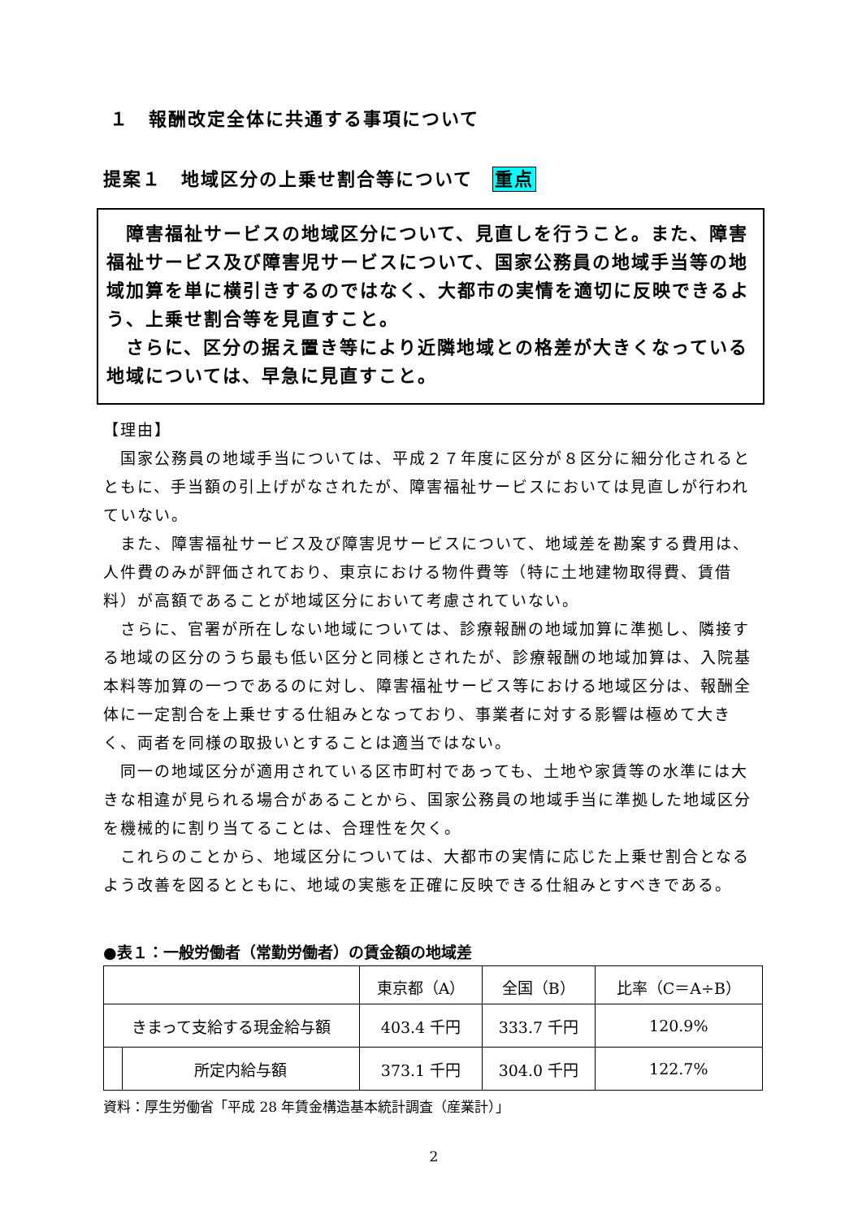１　報酬改定全体に共通する事項について
提案１　地域区分の上乗せ割合等について 重点
　障害福祉サービスの地域区分について、見直しを行うこと。また、障害福祉サービス及び障害児サービスについて、国家公務員の地域手当等の地域加算を単に横引きするのではなく、大都市の実情を適切に反映できるよう、上乗せ割合等を見直すこと。
　さらに、区分の据え置き等により近隣地域との格差が大きくなっている地域については、早急に見直すこと。
【理由】
　国家公務員の地域手当については、平成２７年度に区分が８区分に細分化されるとともに、手当額の引上げがなされたが、障害福祉サービスにおいては見直しが行われていない。
　また、障害福祉サービス及び障害児サービスについて、地域差を勘案する費用は、人件費のみが評価されており、東京における物件費等（特に土地建物取得費、賃借料）が高額であることが地域区分において考慮されていない。
　さらに、官署が所在しない地域については、診療報酬の地域加算に準拠し、隣接する地域の区分のうち最も低い区分と同様とされたが、診療報酬の地域加算は、入院基本料等加算の一つであるのに対し、障害福祉サービス等における地域区分は、報酬全体に一定割合を上乗せする仕組みとなっており、事業者に対する影響は極めて大きく、両者を同様の取扱いとすることは適当ではない。
　同一の地域区分が適用されている区市町村であっても、土地や家賃等の水準には大きな相違が見られる場合があることから、国家公務員の地域手当に準拠した地域区分を機械的に割り当てることは、合理性を欠く。
　これらのことから、地域区分については、大都市の実情に応じた上乗せ割合となるよう改善を図るとともに、地域の実態を正確に反映できる仕組みとすべきである。
●表１：一般労働者（常勤労働者）の賃金額の地域差
| | | 東京都（A） | 全国（B） | 比率（C＝A÷B） |
| --- | --- | --- | --- | --- |
| きまって支給する現金給与額 | | 403.4 千円 | 333.7 千円 | 120.9% |
| | 所定内給与額 | 373.1 千円 | 304.0 千円 | 122.7% |
資料：厚生労働省「平成 28 年賃金構造基本統計調査（産業計）」
2